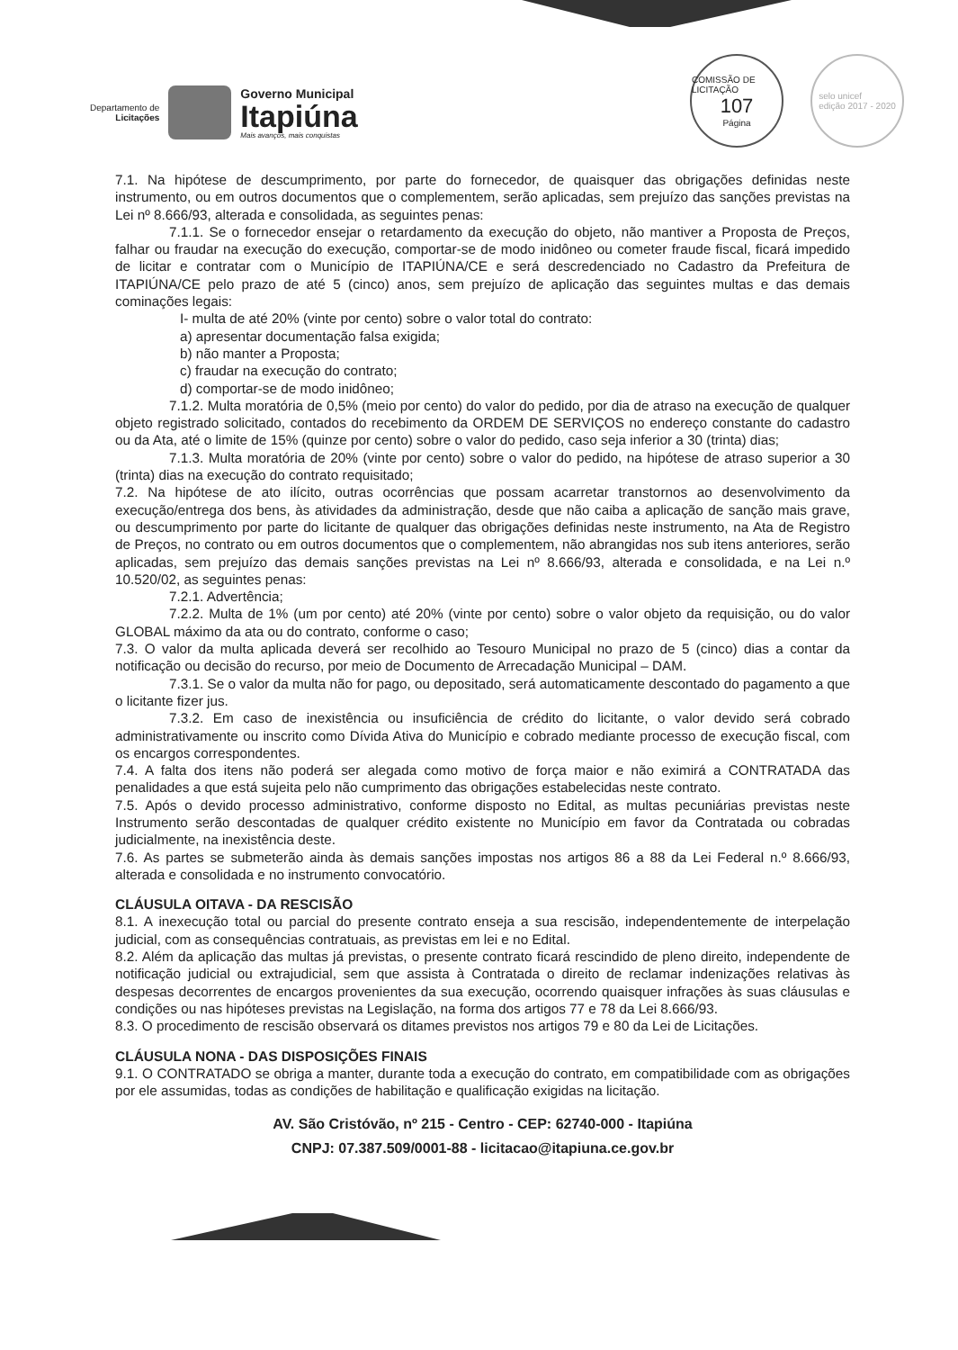Departamento de
Licitações
Governo Municipal
Itapiúna
Mais avanços, mais conquistas
COMISSÃO DE LICITAÇÃO
107
Página
selo unicef
edição 2017 - 2020
7.1. Na hipótese de descumprimento, por parte do fornecedor, de quaisquer das obrigações definidas neste instrumento, ou em outros documentos que o complementem, serão aplicadas, sem prejuízo das sanções previstas na Lei nº 8.666/93, alterada e consolidada, as seguintes penas:
7.1.1. Se o fornecedor ensejar o retardamento da execução do objeto, não mantiver a Proposta de Preços, falhar ou fraudar na execução do execução, comportar-se de modo inidôneo ou cometer fraude fiscal, ficará impedido de licitar e contratar com o Município de ITAPIÚNA/CE e será descredenciado no Cadastro da Prefeitura de ITAPIÚNA/CE pelo prazo de até 5 (cinco) anos, sem prejuízo de aplicação das seguintes multas e das demais cominações legais:
I- multa de até 20% (vinte por cento) sobre o valor total do contrato:
a) apresentar documentação falsa exigida;
b) não manter a Proposta;
c) fraudar na execução do contrato;
d) comportar-se de modo inidôneo;
7.1.2. Multa moratória de 0,5% (meio por cento) do valor do pedido, por dia de atraso na execução de qualquer objeto registrado solicitado, contados do recebimento da ORDEM DE SERVIÇOS no endereço constante do cadastro ou da Ata, até o limite de 15% (quinze por cento) sobre o valor do pedido, caso seja inferior a 30 (trinta) dias;
7.1.3. Multa moratória de 20% (vinte por cento) sobre o valor do pedido, na hipótese de atraso superior a 30 (trinta) dias na execução do contrato requisitado;
7.2. Na hipótese de ato ilícito, outras ocorrências que possam acarretar transtornos ao desenvolvimento da execução/entrega dos bens, às atividades da administração, desde que não caiba a aplicação de sanção mais grave, ou descumprimento por parte do licitante de qualquer das obrigações definidas neste instrumento, na Ata de Registro de Preços, no contrato ou em outros documentos que o complementem, não abrangidas nos sub itens anteriores, serão aplicadas, sem prejuízo das demais sanções previstas na Lei nº 8.666/93, alterada e consolidada, e na Lei n.º 10.520/02, as seguintes penas:
7.2.1. Advertência;
7.2.2. Multa de 1% (um por cento) até 20% (vinte por cento) sobre o valor objeto da requisição, ou do valor GLOBAL máximo da ata ou do contrato, conforme o caso;
7.3. O valor da multa aplicada deverá ser recolhido ao Tesouro Municipal no prazo de 5 (cinco) dias a contar da notificação ou decisão do recurso, por meio de Documento de Arrecadação Municipal – DAM.
7.3.1. Se o valor da multa não for pago, ou depositado, será automaticamente descontado do pagamento a que o licitante fizer jus.
7.3.2. Em caso de inexistência ou insuficiência de crédito do licitante, o valor devido será cobrado administrativamente ou inscrito como Dívida Ativa do Município e cobrado mediante processo de execução fiscal, com os encargos correspondentes.
7.4. A falta dos itens não poderá ser alegada como motivo de força maior e não eximirá a CONTRATADA das penalidades a que está sujeita pelo não cumprimento das obrigações estabelecidas neste contrato.
7.5. Após o devido processo administrativo, conforme disposto no Edital, as multas pecuniárias previstas neste Instrumento serão descontadas de qualquer crédito existente no Município em favor da Contratada ou cobradas judicialmente, na inexistência deste.
7.6. As partes se submeterão ainda às demais sanções impostas nos artigos 86 a 88 da Lei Federal n.º 8.666/93, alterada e consolidada e no instrumento convocatório.
CLÁUSULA OITAVA - DA RESCISÃO
8.1. A inexecução total ou parcial do presente contrato enseja a sua rescisão, independentemente de interpelação judicial, com as consequências contratuais, as previstas em lei e no Edital.
8.2. Além da aplicação das multas já previstas, o presente contrato ficará rescindido de pleno direito, independente de notificação judicial ou extrajudicial, sem que assista à Contratada o direito de reclamar indenizações relativas às despesas decorrentes de encargos provenientes da sua execução, ocorrendo quaisquer infrações às suas cláusulas e condições ou nas hipóteses previstas na Legislação, na forma dos artigos 77 e 78 da Lei 8.666/93.
8.3. O procedimento de rescisão observará os ditames previstos nos artigos 79 e 80 da Lei de Licitações.
CLÁUSULA NONA - DAS DISPOSIÇÕES FINAIS
9.1. O CONTRATADO se obriga a manter, durante toda a execução do contrato, em compatibilidade com as obrigações por ele assumidas, todas as condições de habilitação e qualificação exigidas na licitação.
AV. São Cristóvão, nº 215 - Centro - CEP: 62740-000 - Itapiúna
CNPJ: 07.387.509/0001-88 - licitacao@itapiuna.ce.gov.br